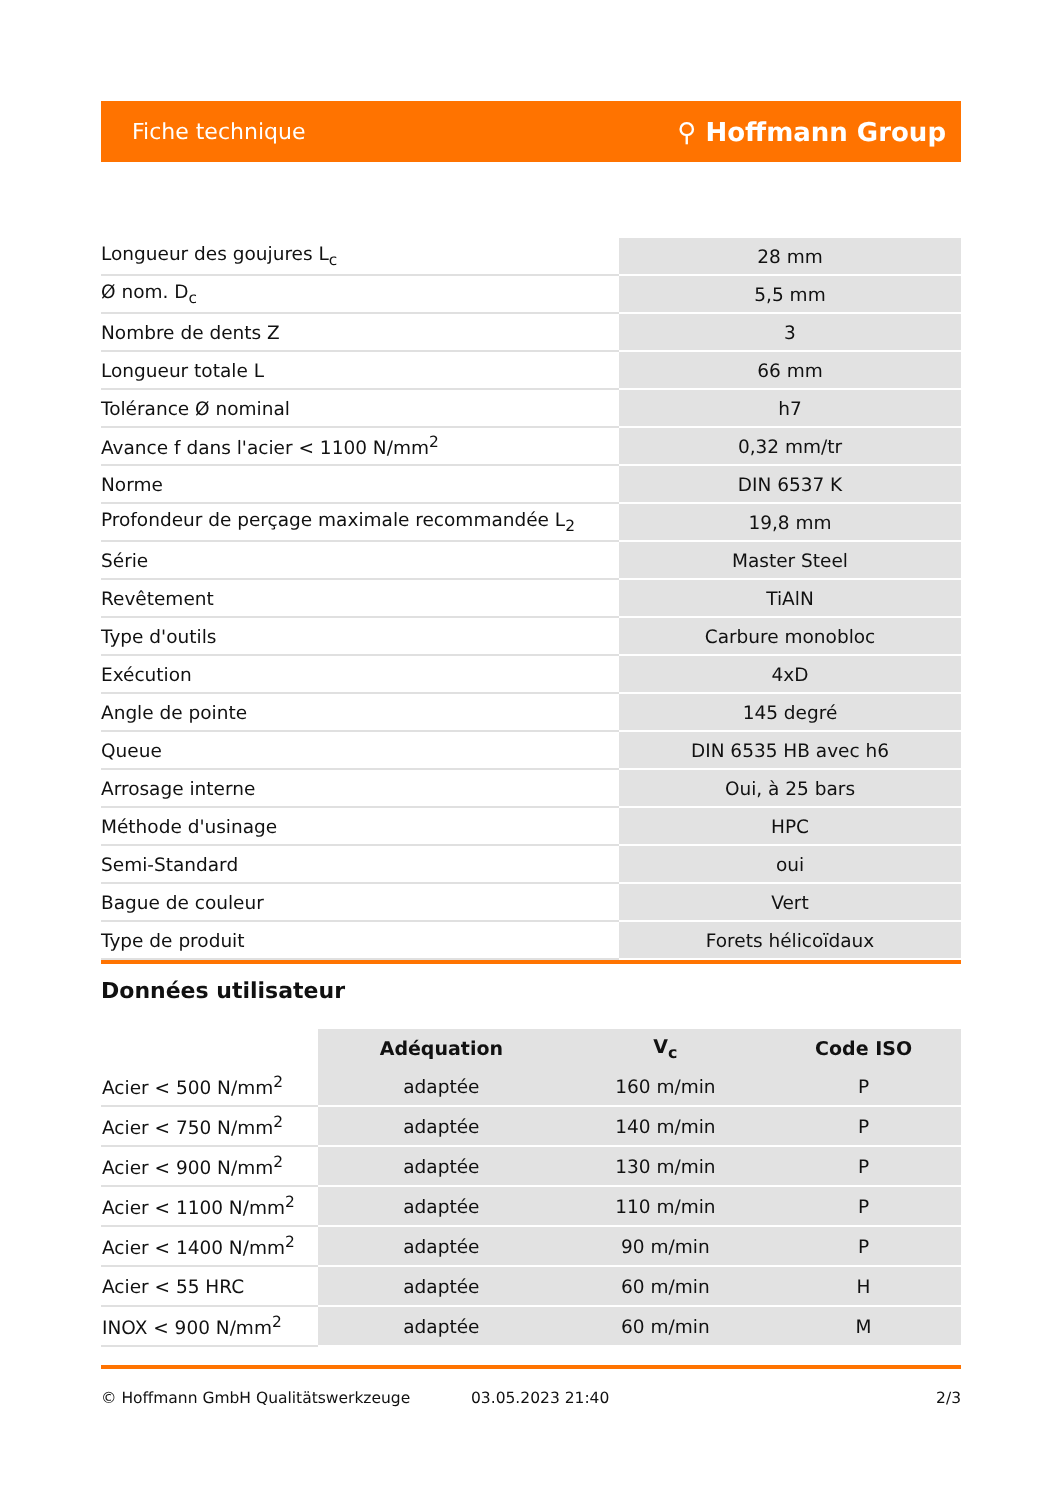Fiche technique ⚲ Hoffmann Group
| Longueur des goujures L<sub>c</sub> | 28 mm |
| Ø nom. D<sub>c</sub> | 5,5 mm |
| Nombre de dents Z | 3 |
| Longueur totale L | 66 mm |
| Tolérance Ø nominal | h7 |
| Avance f dans l'acier < 1100 N/mm<sup>2</sup> | 0,32 mm/tr |
| Norme | DIN 6537 K |
| Profondeur de perçage maximale recommandée L<sub>2</sub> | 19,8 mm |
| Série | Master Steel |
| Revêtement | TiAlN |
| Type d'outils | Carbure monobloc |
| Exécution | 4xD |
| Angle de pointe | 145 degré |
| Queue | DIN 6535 HB avec h6 |
| Arrosage interne | Oui, à 25 bars |
| Méthode d'usinage | HPC |
| Semi-Standard | oui |
| Bague de couleur | Vert |
| Type de produit | Forets hélicoïdaux |
Données utilisateur
| | Adéquation | V<sub>c</sub> | Code ISO |
| --- | --- | --- | --- |
| Acier < 500 N/mm<sup>2</sup> | adaptée | 160 m/min | P |
| Acier < 750 N/mm<sup>2</sup> | adaptée | 140 m/min | P |
| Acier < 900 N/mm<sup>2</sup> | adaptée | 130 m/min | P |
| Acier < 1100 N/mm<sup>2</sup> | adaptée | 110 m/min | P |
| Acier < 1400 N/mm<sup>2</sup> | adaptée | 90 m/min | P |
| Acier < 55 HRC | adaptée | 60 m/min | H |
| INOX < 900 N/mm<sup>2</sup> | adaptée | 60 m/min | M |
© Hoffmann GmbH Qualitätswerkzeuge 03.05.2023 21:40 2/3